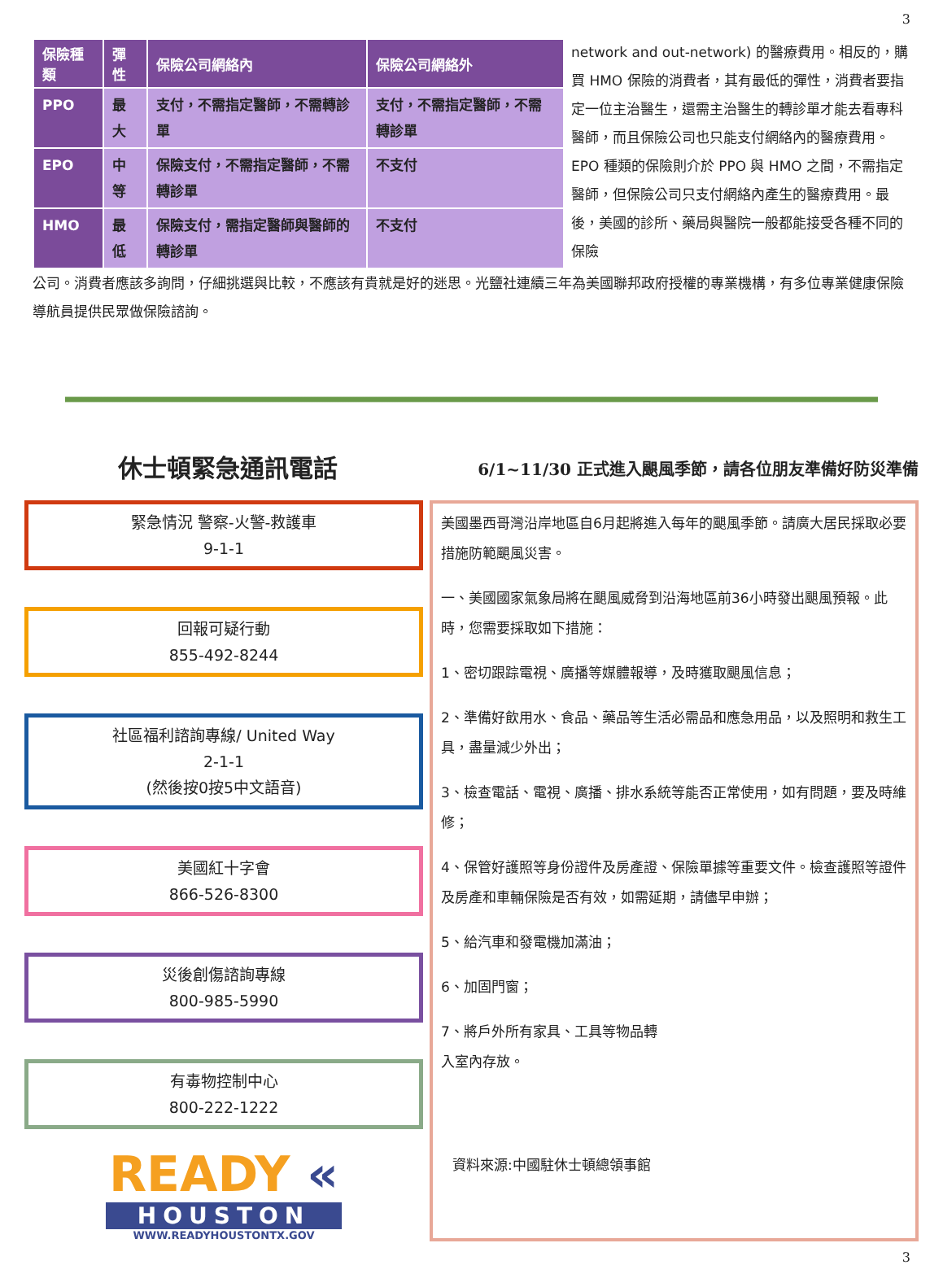3
| 保險種類 | 彈性 | 保險公司網絡內 | 保險公司網絡外 |
| --- | --- | --- | --- |
| PPO | 最大 | 支付，不需指定醫師，不需轉診單 | 支付，不需指定醫師，不需轉診單 |
| EPO | 中等 | 保險支付，不需指定醫師，不需轉診單 | 不支付 |
| HMO | 最低 | 保險支付，需指定醫師與醫師的轉診單 | 不支付 |
network and out-network) 的醫療費用。相反的，購買 HMO 保險的消費者，其有最低的彈性，消費者要指定一位主治醫生，還需主治醫生的轉診單才能去看專科醫師，而且保險公司也只能支付網絡內的醫療費用。EPO 種類的保險則介於 PPO 與 HMO 之間，不需指定醫師，但保險公司只支付網絡內產生的醫療費用。最後，美國的診所、藥局與醫院一般都能接受各種不同的保險
公司。消費者應該多詢問，仔細挑選與比較，不應該有貴就是好的迷思。光鹽社連續三年為美國聯邦政府授權的專業機構，有多位專業健康保險導航員提供民眾做保險諮詢。
休士頓緊急通訊電話
6/1~11/30 正式進入颶風季節，請各位朋友準備好防災準備
緊急情況 警察-火警-救護車
9-1-1
回報可疑行動
855-492-8244
社區福利諮詢專線/ United Way
2-1-1
(然後按0按5中文語音)
美國紅十字會
866-526-8300
災後創傷諮詢專線
800-985-5990
有毒物控制中心
800-222-1222
READY «
HOUSTON
WWW.READYHOUSTONTX.GOV
美國墨西哥灣沿岸地區自6月起將進入每年的颶風季節。請廣大居民採取必要措施防範颶風災害。
一、美國國家氣象局將在颶風威脅到沿海地區前36小時發出颶風預報。此時，您需要採取如下措施：
1、密切跟踪電視、廣播等媒體報導，及時獲取颶風信息；
2、準備好飲用水、食品、藥品等生活必需品和應急用品，以及照明和救生工具，盡量減少外出；
3、檢查電話、電視、廣播、排水系統等能否正常使用，如有問題，要及時維修；
4、保管好護照等身份證件及房產證、保險單據等重要文件。檢查護照等證件及房產和車輛保險是否有效，如需延期，請儘早申辦；
5、給汽車和發電機加滿油；
6、加固門窗；
7、將戶外所有家具、工具等物品轉入室內存放。
資料來源:中國駐休士頓總領事館
3